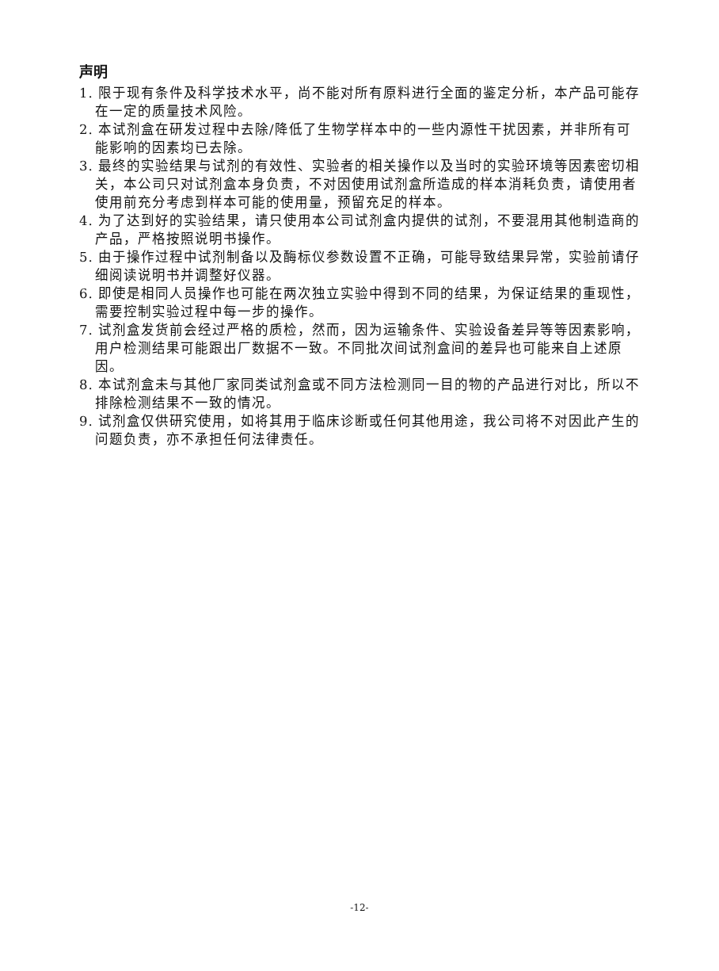声明
1. 限于现有条件及科学技术水平，尚不能对所有原料进行全面的鉴定分析，本产品可能存在一定的质量技术风险。
2. 本试剂盒在研发过程中去除/降低了生物学样本中的一些内源性干扰因素，并非所有可能影响的因素均已去除。
3. 最终的实验结果与试剂的有效性、实验者的相关操作以及当时的实验环境等因素密切相关，本公司只对试剂盒本身负责，不对因使用试剂盒所造成的样本消耗负责，请使用者使用前充分考虑到样本可能的使用量，预留充足的样本。
4. 为了达到好的实验结果，请只使用本公司试剂盒内提供的试剂，不要混用其他制造商的产品，严格按照说明书操作。
5. 由于操作过程中试剂制备以及酶标仪参数设置不正确，可能导致结果异常，实验前请仔细阅读说明书并调整好仪器。
6. 即使是相同人员操作也可能在两次独立实验中得到不同的结果，为保证结果的重现性，需要控制实验过程中每一步的操作。
7. 试剂盒发货前会经过严格的质检，然而，因为运输条件、实验设备差异等等因素影响，用户检测结果可能跟出厂数据不一致。不同批次间试剂盒间的差异也可能来自上述原因。
8. 本试剂盒未与其他厂家同类试剂盒或不同方法检测同一目的物的产品进行对比，所以不排除检测结果不一致的情况。
9. 试剂盒仅供研究使用，如将其用于临床诊断或任何其他用途，我公司将不对因此产生的问题负责，亦不承担任何法律责任。
-12-